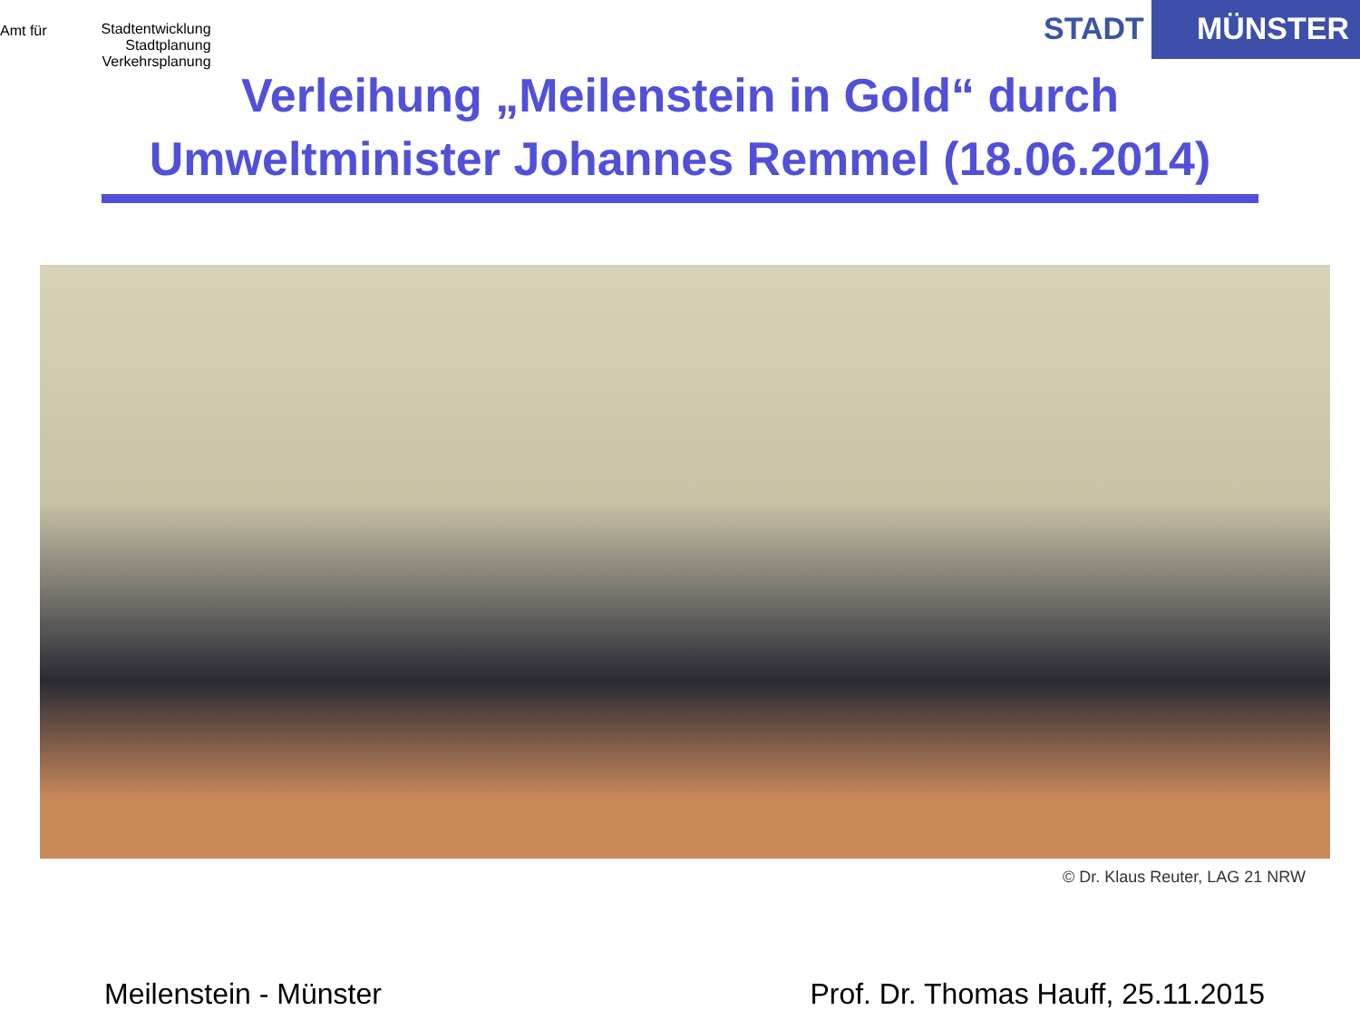Amt für
Stadtentwicklung
Stadtplanung
Verkehrsplanung
STADT MÜNSTER
Verleihung „Meilenstein in Gold“ durch
Umweltminister Johannes Remmel (18.06.2014)
© Dr. Klaus Reuter, LAG 21 NRW
Meilenstein - Münster Prof. Dr. Thomas Hauff, 25.11.2015